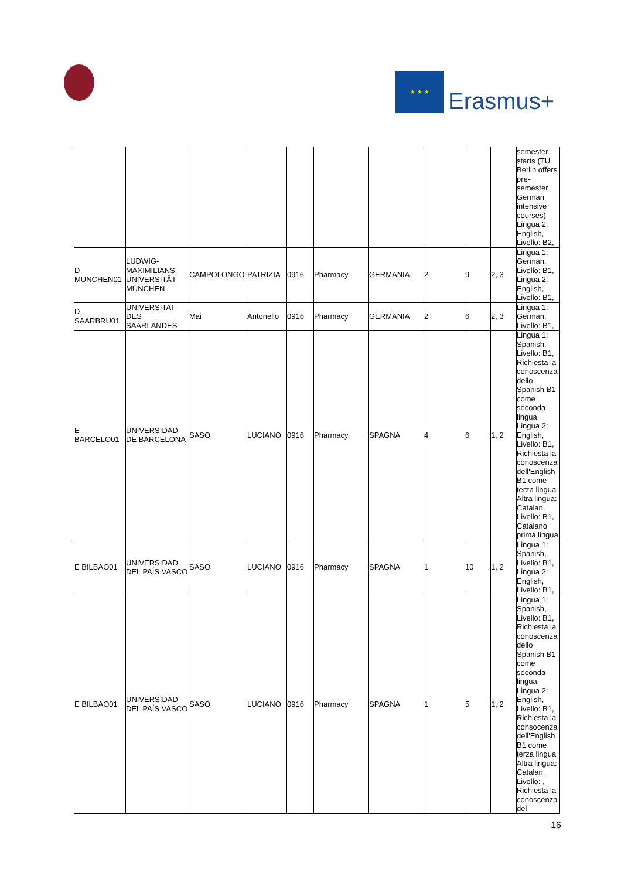★ ★ ★
Erasmus+
| | | | | | | | | | | semester starts (TU Berlin offers pre-semester German intensive courses) Lingua 2: English, Livello: B2, |
| D MUNCHEN01 | LUDWIG-MAXIMILIANS-UNIVERSITÄT MÜNCHEN | CAMPOLONGO | PATRIZIA | 0916 | Pharmacy | GERMANIA | 2 | 9 | 2, 3 | Lingua 1: German, Livello: B1, Lingua 2: English, Livello: B1, |
| D SAARBRU01 | UNIVERSITAT DES SAARLANDES | Mai | Antonello | 0916 | Pharmacy | GERMANIA | 2 | 6 | 2, 3 | Lingua 1: German, Livello: B1, |
| E BARCELO01 | UNIVERSIDAD DE BARCELONA | SASO | LUCIANO | 0916 | Pharmacy | SPAGNA | 4 | 6 | 1, 2 | Lingua 1: Spanish, Livello: B1, Richiesta la conoscenza dello Spanish B1 come seconda lingua Lingua 2: English, Livello: B1, Richiesta la conoscenza dell'English B1 come terza lingua Altra lingua: Catalan, Livello: B1, Catalano prima lingua |
| E BILBAO01 | UNIVERSIDAD DEL PAÍS VASCO | SASO | LUCIANO | 0916 | Pharmacy | SPAGNA | 1 | 10 | 1, 2 | Lingua 1: Spanish, Livello: B1, Lingua 2: English, Livello: B1, |
| E BILBAO01 | UNIVERSIDAD DEL PAÍS VASCO | SASO | LUCIANO | 0916 | Pharmacy | SPAGNA | 1 | 5 | 1, 2 | Lingua 1: Spanish, Livello: B1, Richiesta la conoscenza dello Spanish B1 come seconda lingua Lingua 2: English, Livello: B1, Richiesta la consocenza dell'English B1 come terza lingua Altra lingua: Catalan, Livello: , Richiesta la conoscenza del |
16